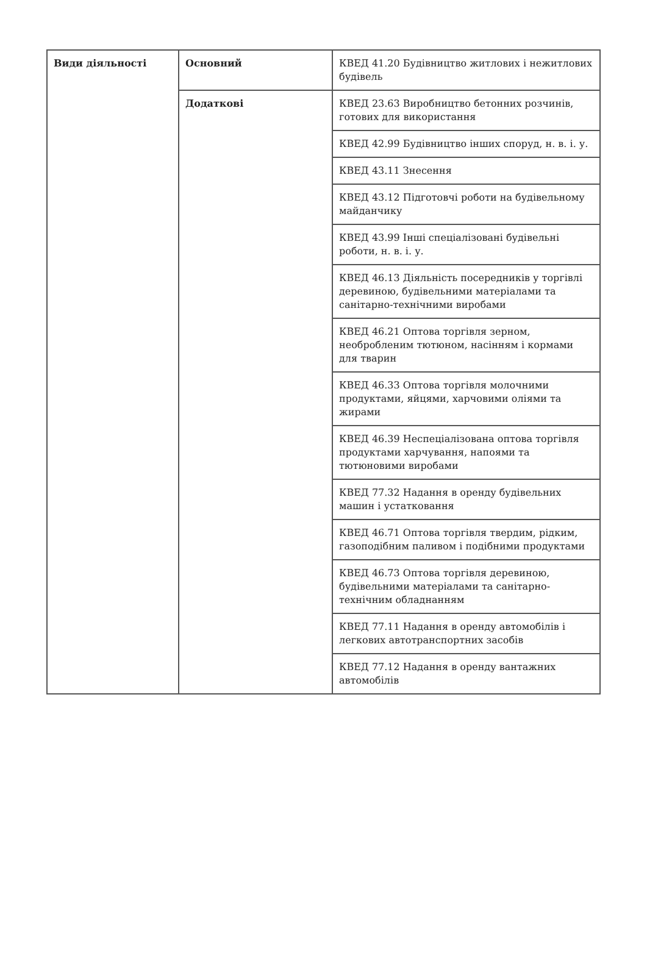| Види діяльності | Основний | КВЕД 41.20 Будівництво житлових і нежитлових будівель |
| | Додаткові | КВЕД 23.63 Виробництво бетонних розчинів, готових для використання |
| | | КВЕД 42.99 Будівництво інших споруд, н. в. і. у. |
| | | КВЕД 43.11 Знесення |
| | | КВЕД 43.12 Підготовчі роботи на будівельному майданчику |
| | | КВЕД 43.99 Інші спеціалізовані будівельні роботи, н. в. і. у. |
| | | КВЕД 46.13 Діяльність посередників у торгівлі деревиною, будівельними матеріалами та санітарно-технічними виробами |
| | | КВЕД 46.21 Оптова торгівля зерном, необробленим тютюном, насінням і кормами для тварин |
| | | КВЕД 46.33 Оптова торгівля молочними продуктами, яйцями, харчовими оліями та жирами |
| | | КВЕД 46.39 Неспеціалізована оптова торгівля продуктами харчування, напоями та тютюновими виробами |
| | | КВЕД 77.32 Надання в оренду будівельних машин і устатковання |
| | | КВЕД 46.71 Оптова торгівля твердим, рідким, газоподібним паливом і подібними продуктами |
| | | КВЕД 46.73 Оптова торгівля деревиною, будівельними матеріалами та санітарно-технічним обладнанням |
| | | КВЕД 77.11 Надання в оренду автомобілів і легкових автотранспортних засобів |
| | | КВЕД 77.12 Надання в оренду вантажних автомобілів |